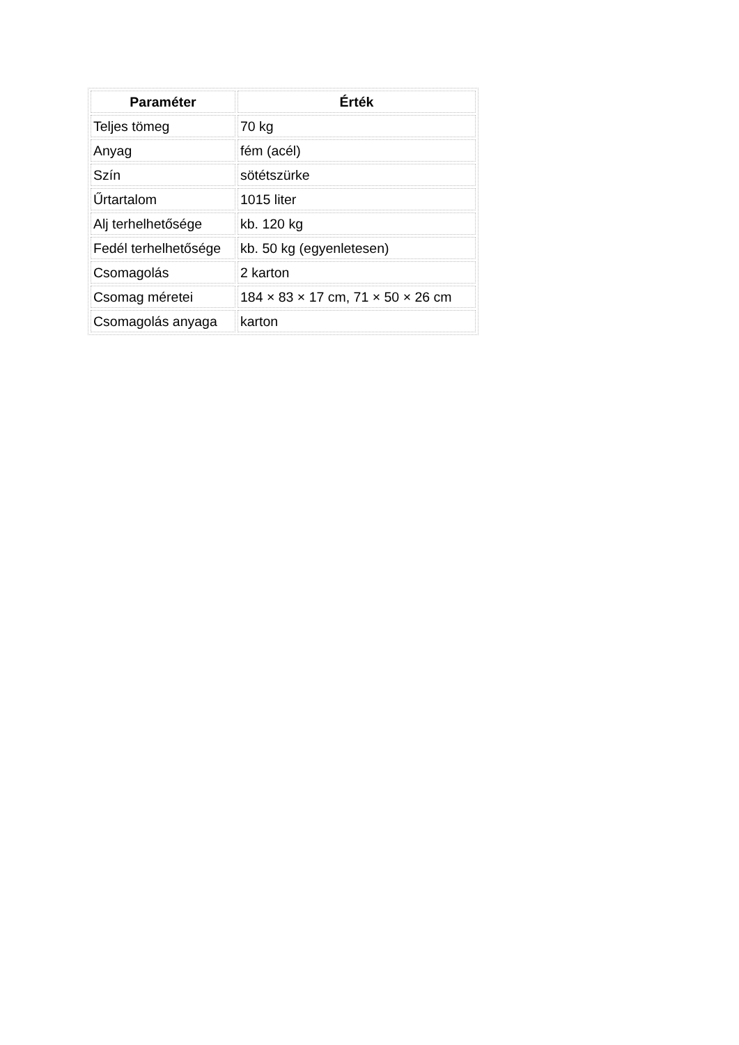| Paraméter | Érték |
| --- | --- |
| Teljes tömeg | 70 kg |
| Anyag | fém (acél) |
| Szín | sötétszürke |
| Űrtartalom | 1015 liter |
| Alj terhelhetősége | kb. 120 kg |
| Fedél terhelhetősége | kb. 50 kg (egyenletesen) |
| Csomagolás | 2 karton |
| Csomag méretei | 184 × 83 × 17 cm, 71 × 50 × 26 cm |
| Csomagolás anyaga | karton |